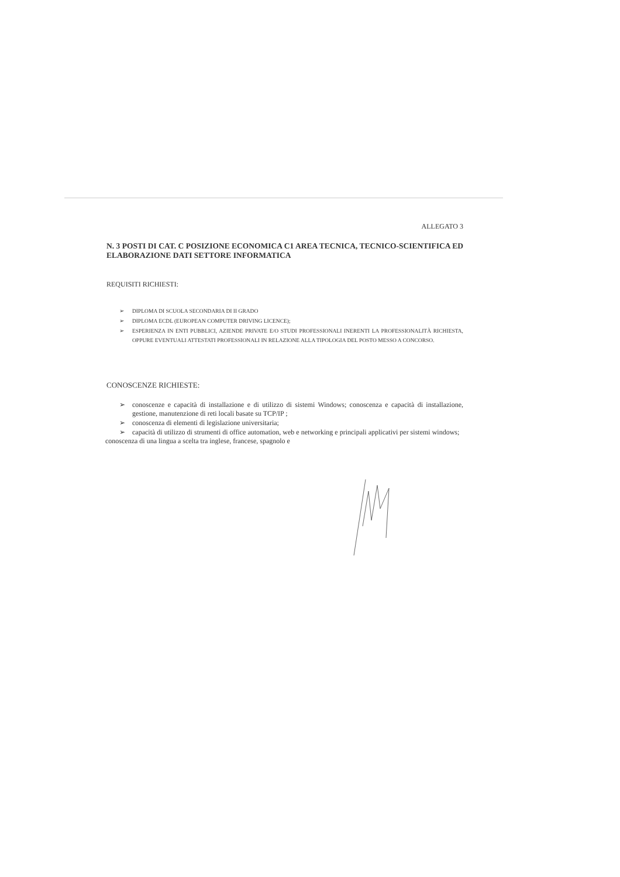ALLEGATO 3
N. 3 POSTI DI CAT. C POSIZIONE ECONOMICA C1 AREA TECNICA, TECNICO-SCIENTIFICA ED ELABORAZIONE DATI SETTORE INFORMATICA
REQUISITI RICHIESTI:
➢ DIPLOMA DI SCUOLA SECONDARIA DI II GRADO
➢ DIPLOMA ECDL (EUROPEAN COMPUTER DRIVING LICENCE);
➢ ESPERIENZA IN ENTI PUBBLICI, AZIENDE PRIVATE E/O STUDI PROFESSIONALI INERENTI LA PROFESSIONALITÀ RICHIESTA, OPPURE EVENTUALI ATTESTATI PROFESSIONALI IN RELAZIONE ALLA TIPOLOGIA DEL POSTO MESSO A CONCORSO.
CONOSCENZE RICHIESTE:
➢ conoscenze e capacità di installazione e di utilizzo di sistemi Windows; conoscenza e capacità di installazione, gestione, manutenzione di reti locali basate su TCP/IP ;
➢ conoscenza di elementi di legislazione universitaria;
➢ capacità di utilizzo di strumenti di office automation, web e networking e principali applicativi per sistemi windows;
conoscenza di una lingua a scelta tra inglese, francese, spagnolo e